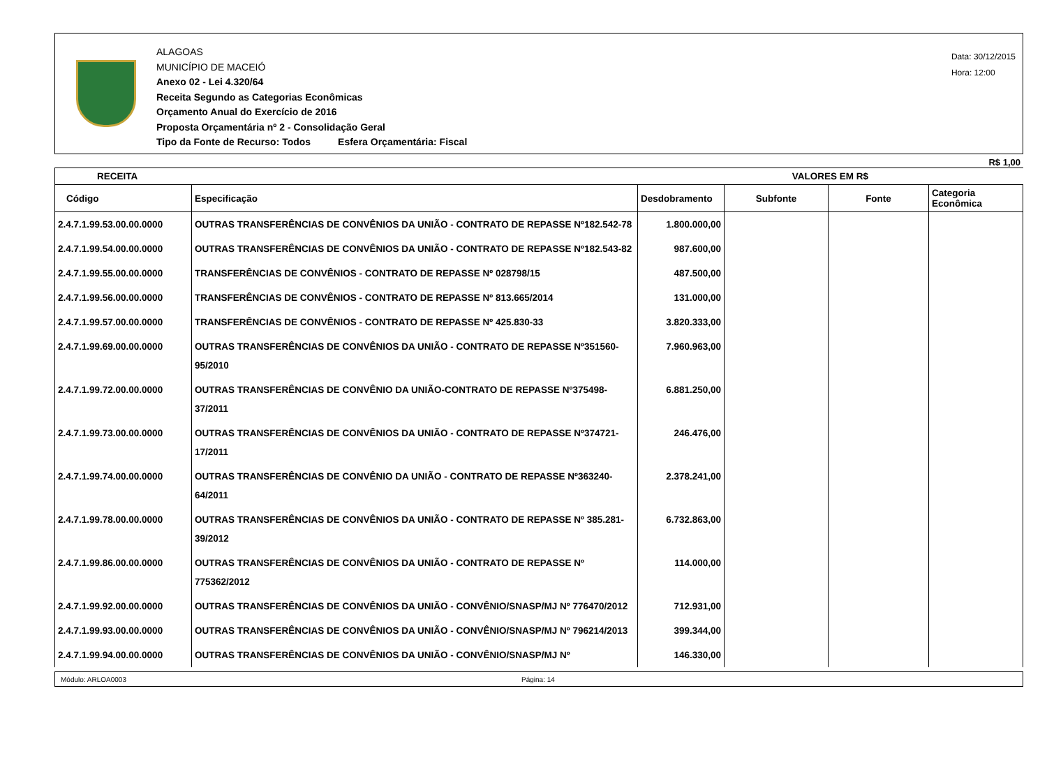ALAGOAS
MUNICÍPIO DE MACEIÓ
Anexo 02 - Lei 4.320/64
Receita Segundo as Categorias Econômicas
Orçamento Anual do Exercício de 2016
Proposta Orçamentária nº 2 - Consolidação Geral
Tipo da Fonte de Recurso: Todos Esfera Orçamentária: Fiscal
Data: 30/12/2015
Hora: 12:00
R$ 1,00
| RECEITA | | VALORES EM R$ | | | |
| --- | --- | --- | --- | --- | --- |
| Código | Especificação | Desdobramento | Subfonte | Fonte | Categoria Econômica |
| 2.4.7.1.99.53.00.00.0000 | OUTRAS TRANSFERÊNCIAS DE CONVÊNIOS DA UNIÃO - CONTRATO DE REPASSE Nº182.542-78 | 1.800.000,00 | | | |
| 2.4.7.1.99.54.00.00.0000 | OUTRAS TRANSFERÊNCIAS DE CONVÊNIOS DA UNIÃO - CONTRATO DE REPASSE Nº182.543-82 | 987.600,00 | | | |
| 2.4.7.1.99.55.00.00.0000 | TRANSFERÊNCIAS DE CONVÊNIOS - CONTRATO DE REPASSE Nº 028798/15 | 487.500,00 | | | |
| 2.4.7.1.99.56.00.00.0000 | TRANSFERÊNCIAS DE CONVÊNIOS - CONTRATO DE REPASSE Nº 813.665/2014 | 131.000,00 | | | |
| 2.4.7.1.99.57.00.00.0000 | TRANSFERÊNCIAS DE CONVÊNIOS - CONTRATO DE REPASSE Nº 425.830-33 | 3.820.333,00 | | | |
| 2.4.7.1.99.69.00.00.0000 | OUTRAS TRANSFERÊNCIAS DE CONVÊNIOS DA UNIÃO - CONTRATO DE REPASSE Nº351560-95/2010 | 7.960.963,00 | | | |
| 2.4.7.1.99.72.00.00.0000 | OUTRAS TRANSFERÊNCIAS DE CONVÊNIO DA UNIÃO-CONTRATO DE REPASSE Nº375498-37/2011 | 6.881.250,00 | | | |
| 2.4.7.1.99.73.00.00.0000 | OUTRAS TRANSFERÊNCIAS DE CONVÊNIOS DA UNIÃO - CONTRATO DE REPASSE Nº374721-17/2011 | 246.476,00 | | | |
| 2.4.7.1.99.74.00.00.0000 | OUTRAS TRANSFERÊNCIAS DE CONVÊNIO DA UNIÃO - CONTRATO DE REPASSE Nº363240-64/2011 | 2.378.241,00 | | | |
| 2.4.7.1.99.78.00.00.0000 | OUTRAS TRANSFERÊNCIAS DE CONVÊNIOS DA UNIÃO - CONTRATO DE REPASSE Nº 385.281-39/2012 | 6.732.863,00 | | | |
| 2.4.7.1.99.86.00.00.0000 | OUTRAS TRANSFERÊNCIAS DE CONVÊNIOS DA UNIÃO - CONTRATO DE REPASSE Nº 775362/2012 | 114.000,00 | | | |
| 2.4.7.1.99.92.00.00.0000 | OUTRAS TRANSFERÊNCIAS DE CONVÊNIOS DA UNIÃO - CONVÊNIO/SNASP/MJ Nº 776470/2012 | 712.931,00 | | | |
| 2.4.7.1.99.93.00.00.0000 | OUTRAS TRANSFERÊNCIAS DE CONVÊNIOS DA UNIÃO - CONVÊNIO/SNASP/MJ Nº 796214/2013 | 399.344,00 | | | |
| 2.4.7.1.99.94.00.00.0000 | OUTRAS TRANSFERÊNCIAS DE CONVÊNIOS DA UNIÃO - CONVÊNIO/SNASP/MJ Nº | 146.330,00 | | | |
Módulo: ARLOA0003 Página: 14